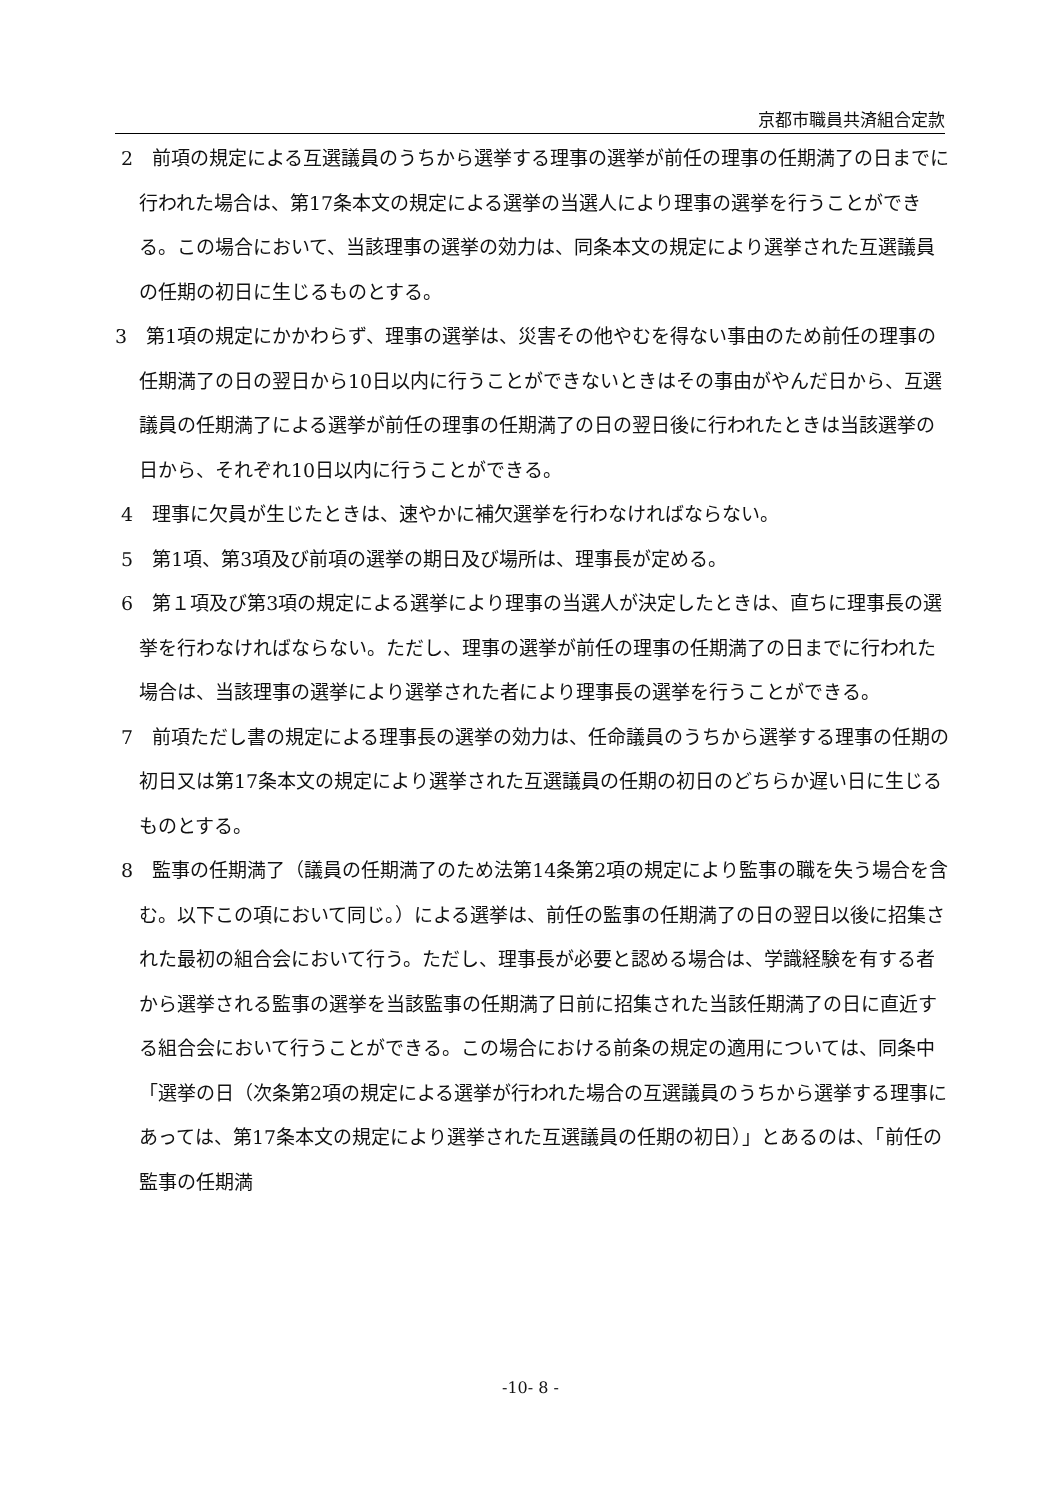京都市職員共済組合定款
2　前項の規定による互選議員のうちから選挙する理事の選挙が前任の理事の任期満了の日までに行われた場合は、第17条本文の規定による選挙の当選人により理事の選挙を行うことができる。この場合において、当該理事の選挙の効力は、同条本文の規定により選挙された互選議員の任期の初日に生じるものとする。
3　第1項の規定にかかわらず、理事の選挙は、災害その他やむを得ない事由のため前任の理事の任期満了の日の翌日から10日以内に行うことができないときはその事由がやんだ日から、互選議員の任期満了による選挙が前任の理事の任期満了の日の翌日後に行われたときは当該選挙の日から、それぞれ10日以内に行うことができる。
4　理事に欠員が生じたときは、速やかに補欠選挙を行わなければならない。
5　第1項、第3項及び前項の選挙の期日及び場所は、理事長が定める。
6　第１項及び第3項の規定による選挙により理事の当選人が決定したときは、直ちに理事長の選挙を行わなければならない。ただし、理事の選挙が前任の理事の任期満了の日までに行われた場合は、当該理事の選挙により選挙された者により理事長の選挙を行うことができる。
7　前項ただし書の規定による理事長の選挙の効力は、任命議員のうちから選挙する理事の任期の初日又は第17条本文の規定により選挙された互選議員の任期の初日のどちらか遅い日に生じるものとする。
8　監事の任期満了（議員の任期満了のため法第14条第2項の規定により監事の職を失う場合を含む。以下この項において同じ。）による選挙は、前任の監事の任期満了の日の翌日以後に招集された最初の組合会において行う。ただし、理事長が必要と認める場合は、学識経験を有する者から選挙される監事の選挙を当該監事の任期満了日前に招集された当該任期満了の日に直近する組合会において行うことができる。この場合における前条の規定の適用については、同条中「選挙の日（次条第2項の規定による選挙が行われた場合の互選議員のうちから選挙する理事にあっては、第17条本文の規定により選挙された互選議員の任期の初日）」とあるのは、「前任の監事の任期満
-10- 8 -